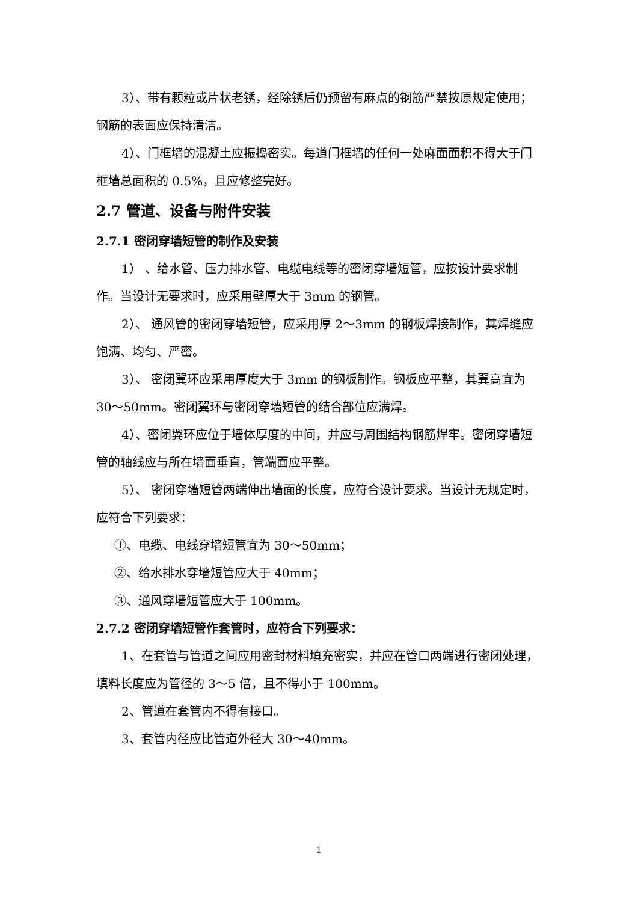3）、带有颗粒或片状老锈，经除锈后仍预留有麻点的钢筋严禁按原规定使用；钢筋的表面应保持清洁。
4）、门框墙的混凝土应振捣密实。每道门框墙的任何一处麻面面积不得大于门框墙总面积的 0.5%，且应修整完好。
2.7 管道、设备与附件安装
2.7.1 密闭穿墙短管的制作及安装
1） 、给水管、压力排水管、电缆电线等的密闭穿墙短管，应按设计要求制作。当设计无要求时，应采用壁厚大于 3mm 的钢管。
2）、 通风管的密闭穿墙短管，应采用厚 2～3mm 的钢板焊接制作，其焊缝应饱满、均匀、严密。
3）、 密闭翼环应采用厚度大于 3mm 的钢板制作。钢板应平整，其翼高宜为 30～50mm。密闭翼环与密闭穿墙短管的结合部位应满焊。
4）、密闭翼环应位于墙体厚度的中间，并应与周围结构钢筋焊牢。密闭穿墙短管的轴线应与所在墙面垂直，管端面应平整。
5）、 密闭穿墙短管两端伸出墙面的长度，应符合设计要求。当设计无规定时，应符合下列要求：
①、电缆、电线穿墙短管宜为 30～50mm；
②、给水排水穿墙短管应大于 40mm；
③、通风穿墙短管应大于 100mm。
2.7.2 密闭穿墙短管作套管时，应符合下列要求：
1、在套管与管道之间应用密封材料填充密实，并应在管口两端进行密闭处理，填料长度应为管径的 3～5 倍，且不得小于 100mm。
2、管道在套管内不得有接口。
3、套管内径应比管道外径大 30～40mm。
1